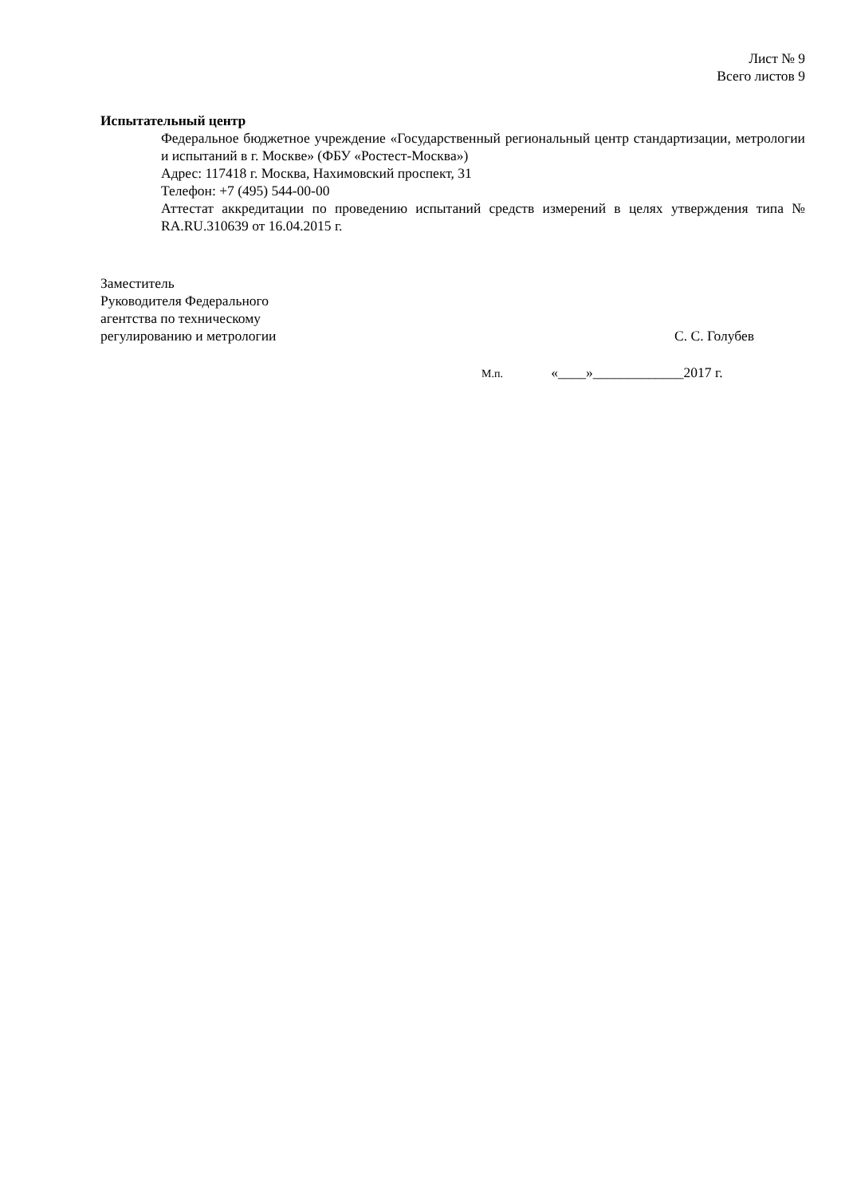Лист № 9
Всего листов 9
Испытательный центр
Федеральное бюджетное учреждение «Государственный региональный центр стандартизации, метрологии и испытаний в г. Москве» (ФБУ «Ростест-Москва»)
Адрес: 117418 г. Москва, Нахимовский проспект, 31
Телефон: +7 (495) 544-00-00
Аттестат аккредитации по проведению испытаний средств измерений в целях утверждения типа № RA.RU.310639 от 16.04.2015 г.
Заместитель
Руководителя Федерального
агентства по техническому
регулированию и метрологии
С. С. Голубев
М.п. «____»_____________2017 г.